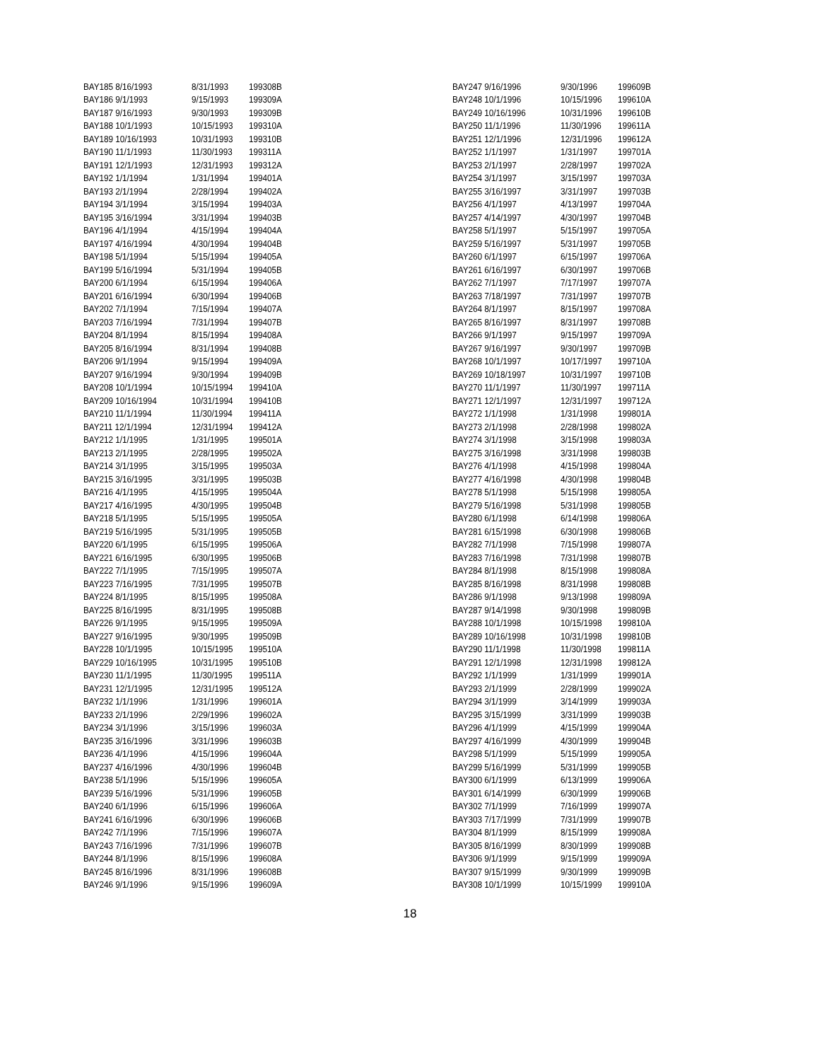| BAY185 8/16/1993 | 8/31/1993 | 199308B |
| BAY186 9/1/1993 | 9/15/1993 | 199309A |
| BAY187 9/16/1993 | 9/30/1993 | 199309B |
| BAY188 10/1/1993 | 10/15/1993 | 199310A |
| BAY189 10/16/1993 | 10/31/1993 | 199310B |
| BAY190 11/1/1993 | 11/30/1993 | 199311A |
| BAY191 12/1/1993 | 12/31/1993 | 199312A |
| BAY192 1/1/1994 | 1/31/1994 | 199401A |
| BAY193 2/1/1994 | 2/28/1994 | 199402A |
| BAY194 3/1/1994 | 3/15/1994 | 199403A |
| BAY195 3/16/1994 | 3/31/1994 | 199403B |
| BAY196 4/1/1994 | 4/15/1994 | 199404A |
| BAY197 4/16/1994 | 4/30/1994 | 199404B |
| BAY198 5/1/1994 | 5/15/1994 | 199405A |
| BAY199 5/16/1994 | 5/31/1994 | 199405B |
| BAY200 6/1/1994 | 6/15/1994 | 199406A |
| BAY201 6/16/1994 | 6/30/1994 | 199406B |
| BAY202 7/1/1994 | 7/15/1994 | 199407A |
| BAY203 7/16/1994 | 7/31/1994 | 199407B |
| BAY204 8/1/1994 | 8/15/1994 | 199408A |
| BAY205 8/16/1994 | 8/31/1994 | 199408B |
| BAY206 9/1/1994 | 9/15/1994 | 199409A |
| BAY207 9/16/1994 | 9/30/1994 | 199409B |
| BAY208 10/1/1994 | 10/15/1994 | 199410A |
| BAY209 10/16/1994 | 10/31/1994 | 199410B |
| BAY210 11/1/1994 | 11/30/1994 | 199411A |
| BAY211 12/1/1994 | 12/31/1994 | 199412A |
| BAY212 1/1/1995 | 1/31/1995 | 199501A |
| BAY213 2/1/1995 | 2/28/1995 | 199502A |
| BAY214 3/1/1995 | 3/15/1995 | 199503A |
| BAY215 3/16/1995 | 3/31/1995 | 199503B |
| BAY216 4/1/1995 | 4/15/1995 | 199504A |
| BAY217 4/16/1995 | 4/30/1995 | 199504B |
| BAY218 5/1/1995 | 5/15/1995 | 199505A |
| BAY219 5/16/1995 | 5/31/1995 | 199505B |
| BAY220 6/1/1995 | 6/15/1995 | 199506A |
| BAY221 6/16/1995 | 6/30/1995 | 199506B |
| BAY222 7/1/1995 | 7/15/1995 | 199507A |
| BAY223 7/16/1995 | 7/31/1995 | 199507B |
| BAY224 8/1/1995 | 8/15/1995 | 199508A |
| BAY225 8/16/1995 | 8/31/1995 | 199508B |
| BAY226 9/1/1995 | 9/15/1995 | 199509A |
| BAY227 9/16/1995 | 9/30/1995 | 199509B |
| BAY228 10/1/1995 | 10/15/1995 | 199510A |
| BAY229 10/16/1995 | 10/31/1995 | 199510B |
| BAY230 11/1/1995 | 11/30/1995 | 199511A |
| BAY231 12/1/1995 | 12/31/1995 | 199512A |
| BAY232 1/1/1996 | 1/31/1996 | 199601A |
| BAY233 2/1/1996 | 2/29/1996 | 199602A |
| BAY234 3/1/1996 | 3/15/1996 | 199603A |
| BAY235 3/16/1996 | 3/31/1996 | 199603B |
| BAY236 4/1/1996 | 4/15/1996 | 199604A |
| BAY237 4/16/1996 | 4/30/1996 | 199604B |
| BAY238 5/1/1996 | 5/15/1996 | 199605A |
| BAY239 5/16/1996 | 5/31/1996 | 199605B |
| BAY240 6/1/1996 | 6/15/1996 | 199606A |
| BAY241 6/16/1996 | 6/30/1996 | 199606B |
| BAY242 7/1/1996 | 7/15/1996 | 199607A |
| BAY243 7/16/1996 | 7/31/1996 | 199607B |
| BAY244 8/1/1996 | 8/15/1996 | 199608A |
| BAY245 8/16/1996 | 8/31/1996 | 199608B |
| BAY246 9/1/1996 | 9/15/1996 | 199609A |
| BAY247 9/16/1996 | 9/30/1996 | 199609B |
| BAY248 10/1/1996 | 10/15/1996 | 199610A |
| BAY249 10/16/1996 | 10/31/1996 | 199610B |
| BAY250 11/1/1996 | 11/30/1996 | 199611A |
| BAY251 12/1/1996 | 12/31/1996 | 199612A |
| BAY252 1/1/1997 | 1/31/1997 | 199701A |
| BAY253 2/1/1997 | 2/28/1997 | 199702A |
| BAY254 3/1/1997 | 3/15/1997 | 199703A |
| BAY255 3/16/1997 | 3/31/1997 | 199703B |
| BAY256 4/1/1997 | 4/13/1997 | 199704A |
| BAY257 4/14/1997 | 4/30/1997 | 199704B |
| BAY258 5/1/1997 | 5/15/1997 | 199705A |
| BAY259 5/16/1997 | 5/31/1997 | 199705B |
| BAY260 6/1/1997 | 6/15/1997 | 199706A |
| BAY261 6/16/1997 | 6/30/1997 | 199706B |
| BAY262 7/1/1997 | 7/17/1997 | 199707A |
| BAY263 7/18/1997 | 7/31/1997 | 199707B |
| BAY264 8/1/1997 | 8/15/1997 | 199708A |
| BAY265 8/16/1997 | 8/31/1997 | 199708B |
| BAY266 9/1/1997 | 9/15/1997 | 199709A |
| BAY267 9/16/1997 | 9/30/1997 | 199709B |
| BAY268 10/1/1997 | 10/17/1997 | 199710A |
| BAY269 10/18/1997 | 10/31/1997 | 199710B |
| BAY270 11/1/1997 | 11/30/1997 | 199711A |
| BAY271 12/1/1997 | 12/31/1997 | 199712A |
| BAY272 1/1/1998 | 1/31/1998 | 199801A |
| BAY273 2/1/1998 | 2/28/1998 | 199802A |
| BAY274 3/1/1998 | 3/15/1998 | 199803A |
| BAY275 3/16/1998 | 3/31/1998 | 199803B |
| BAY276 4/1/1998 | 4/15/1998 | 199804A |
| BAY277 4/16/1998 | 4/30/1998 | 199804B |
| BAY278 5/1/1998 | 5/15/1998 | 199805A |
| BAY279 5/16/1998 | 5/31/1998 | 199805B |
| BAY280 6/1/1998 | 6/14/1998 | 199806A |
| BAY281 6/15/1998 | 6/30/1998 | 199806B |
| BAY282 7/1/1998 | 7/15/1998 | 199807A |
| BAY283 7/16/1998 | 7/31/1998 | 199807B |
| BAY284 8/1/1998 | 8/15/1998 | 199808A |
| BAY285 8/16/1998 | 8/31/1998 | 199808B |
| BAY286 9/1/1998 | 9/13/1998 | 199809A |
| BAY287 9/14/1998 | 9/30/1998 | 199809B |
| BAY288 10/1/1998 | 10/15/1998 | 199810A |
| BAY289 10/16/1998 | 10/31/1998 | 199810B |
| BAY290 11/1/1998 | 11/30/1998 | 199811A |
| BAY291 12/1/1998 | 12/31/1998 | 199812A |
| BAY292 1/1/1999 | 1/31/1999 | 199901A |
| BAY293 2/1/1999 | 2/28/1999 | 199902A |
| BAY294 3/1/1999 | 3/14/1999 | 199903A |
| BAY295 3/15/1999 | 3/31/1999 | 199903B |
| BAY296 4/1/1999 | 4/15/1999 | 199904A |
| BAY297 4/16/1999 | 4/30/1999 | 199904B |
| BAY298 5/1/1999 | 5/15/1999 | 199905A |
| BAY299 5/16/1999 | 5/31/1999 | 199905B |
| BAY300 6/1/1999 | 6/13/1999 | 199906A |
| BAY301 6/14/1999 | 6/30/1999 | 199906B |
| BAY302 7/1/1999 | 7/16/1999 | 199907A |
| BAY303 7/17/1999 | 7/31/1999 | 199907B |
| BAY304 8/1/1999 | 8/15/1999 | 199908A |
| BAY305 8/16/1999 | 8/30/1999 | 199908B |
| BAY306 9/1/1999 | 9/15/1999 | 199909A |
| BAY307 9/15/1999 | 9/30/1999 | 199909B |
| BAY308 10/1/1999 | 10/15/1999 | 199910A |
18